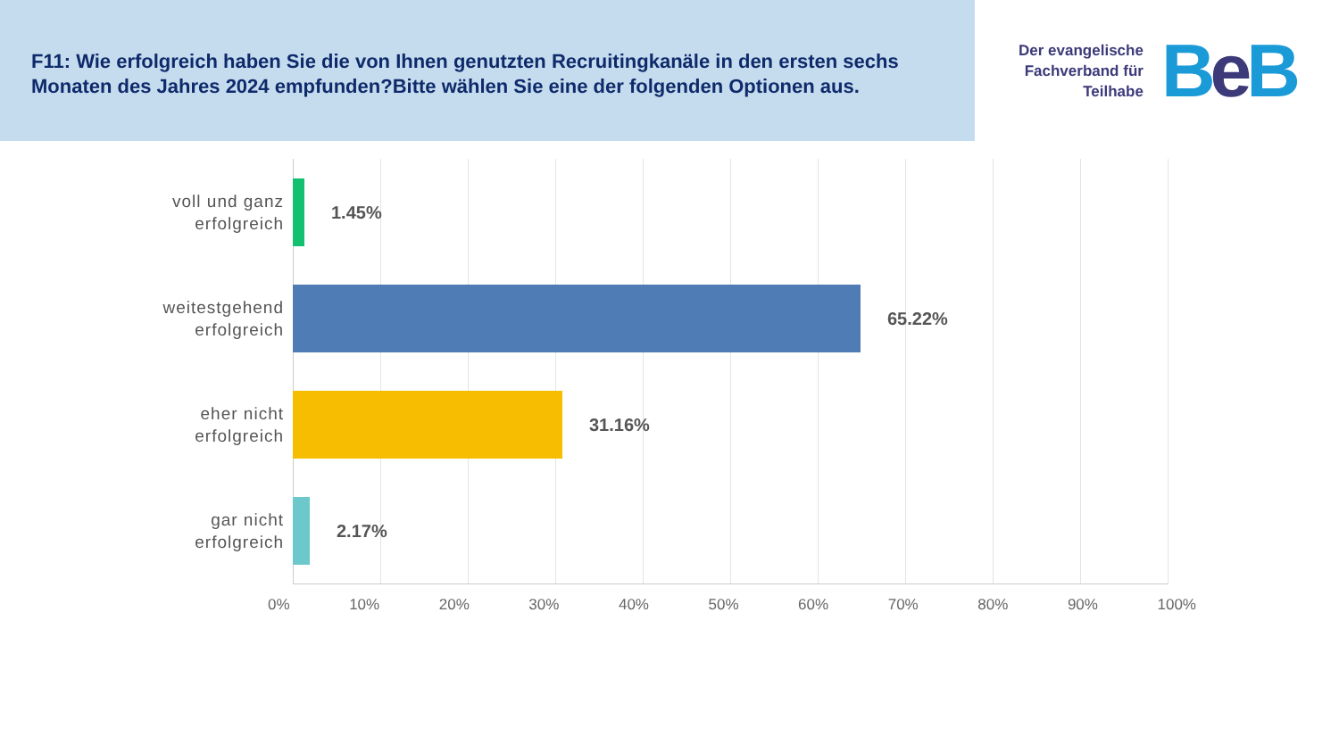F11: Wie erfolgreich haben Sie die von Ihnen genutzten Recruitingkanäle in den ersten sechs Monaten des Jahres 2024 empfunden?Bitte wählen Sie eine der folgenden Optionen aus.
Der evangelische
Fachverband für
Teilhabe
Be B
voll und ganz
erfolgreich
1.45%
weitestgehend
erfolgreich
65.22%
eher nicht
erfolgreich
31.16%
gar nicht
erfolgreich
2.17%
0% 10% 20% 30% 40% 50% 60% 70% 80% 90% 100%